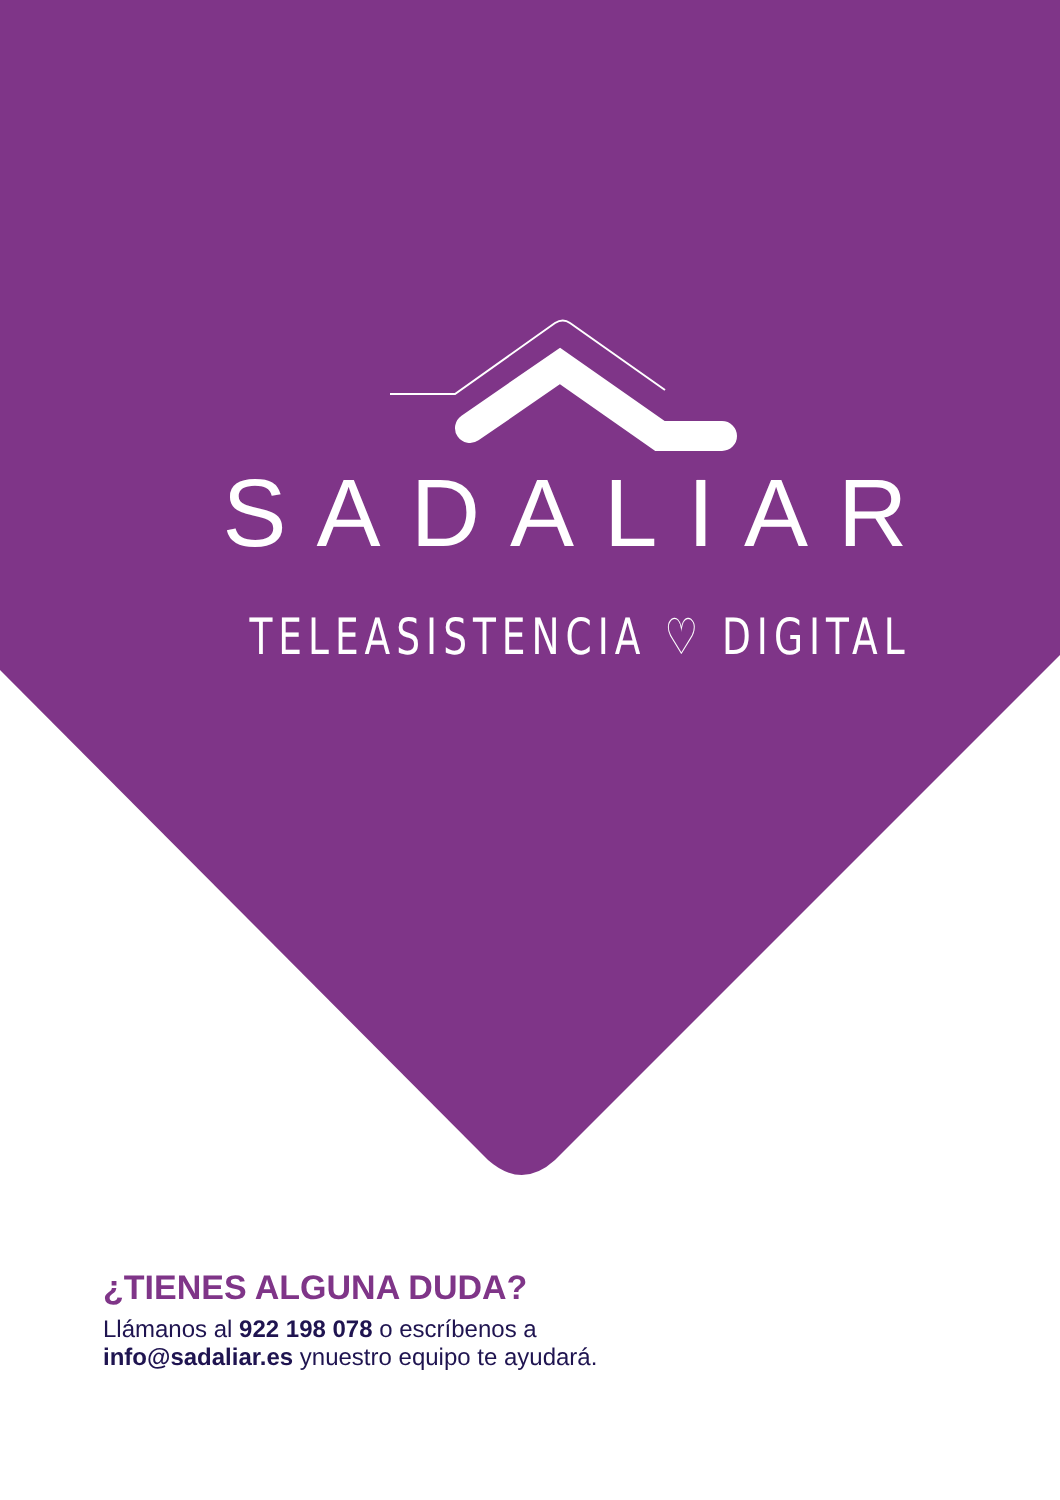SADALIAR
TELEASISTENCIA ♡ DIGITAL
¿TIENES ALGUNA DUDA?
Llámanos al 922 198 078 o escríbenos a
info@sadaliar.es ynuestro equipo te ayudará.